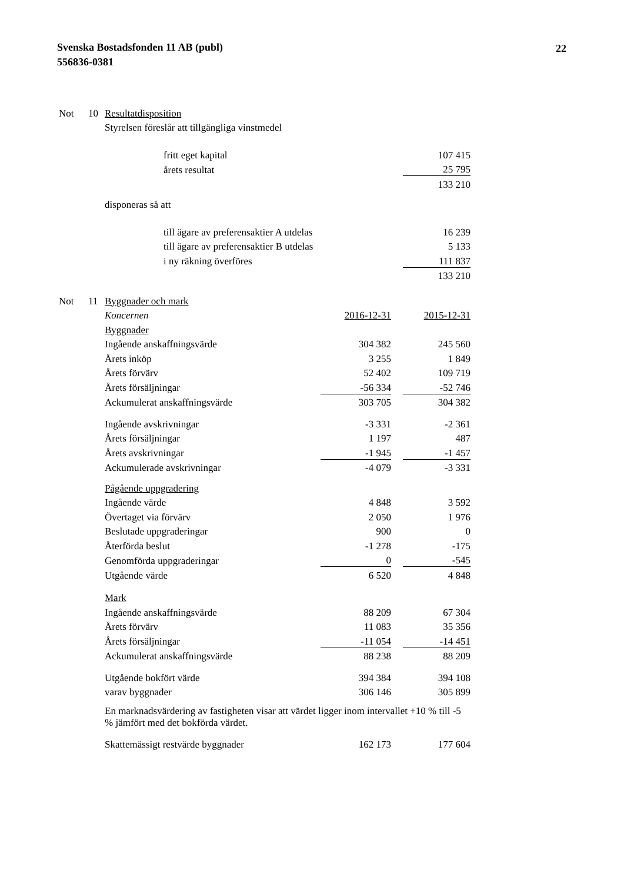Svenska Bostadsfonden 11 AB (publ)
556836-0381
22
| Not | 10 | Resultatdisposition | | |
| | | Styrelsen föreslår att tillgängliga vinstmedel | | |
| | | | fritt eget kapital | 107 415 |
| | | | årets resultat | 25 795 |
| | | | | 133 210 |
| | | disponeras så att | | |
| | | | till ägare av preferensaktier A utdelas | 16 239 |
| | | | till ägare av preferensaktier B utdelas | 5 133 |
| | | | i ny räkning överföres | 111 837 |
| | | | | 133 210 |
| Not | 11 | Byggnader och mark | | | |
| | | Koncernen | 2016-12-31 | | 2015-12-31 |
| | | Byggnader | | | |
| | | Ingående anskaffningsvärde | 304 382 | | 245 560 |
| | | Årets inköp | 3 255 | | 1 849 |
| | | Årets förvärv | 52 402 | | 109 719 |
| | | Årets försäljningar | -56 334 | | -52 746 |
| | | Ackumulerat anskaffningsvärde | 303 705 | | 304 382 |
| | | Ingående avskrivningar | -3 331 | | -2 361 |
| | | Årets försäljningar | 1 197 | | 487 |
| | | Årets avskrivningar | -1 945 | | -1 457 |
| | | Ackumulerade avskrivningar | -4 079 | | -3 331 |
| | | Pågående uppgradering | | | |
| | | Ingående värde | 4 848 | | 3 592 |
| | | Övertaget via förvärv | 2 050 | | 1 976 |
| | | Beslutade uppgraderingar | 900 | | 0 |
| | | Återförda beslut | -1 278 | | -175 |
| | | Genomförda uppgraderingar | 0 | | -545 |
| | | Utgående värde | 6 520 | | 4 848 |
| | | Mark | | | |
| | | Ingående anskaffningsvärde | 88 209 | | 67 304 |
| | | Årets förvärv | 11 083 | | 35 356 |
| | | Årets försäljningar | -11 054 | | -14 451 |
| | | Ackumulerat anskaffningsvärde | 88 238 | | 88 209 |
| | | Utgående bokfört värde | 394 384 | | 394 108 |
| | | varav byggnader | 306 146 | | 305 899 |
| | | En marknadsvärdering av fastigheten visar att värdet ligger inom intervallet +10 % till -5 % jämfört med det bokförda värdet. | | | |
| | | Skattemässigt restvärde byggnader | 162 173 | | 177 604 |